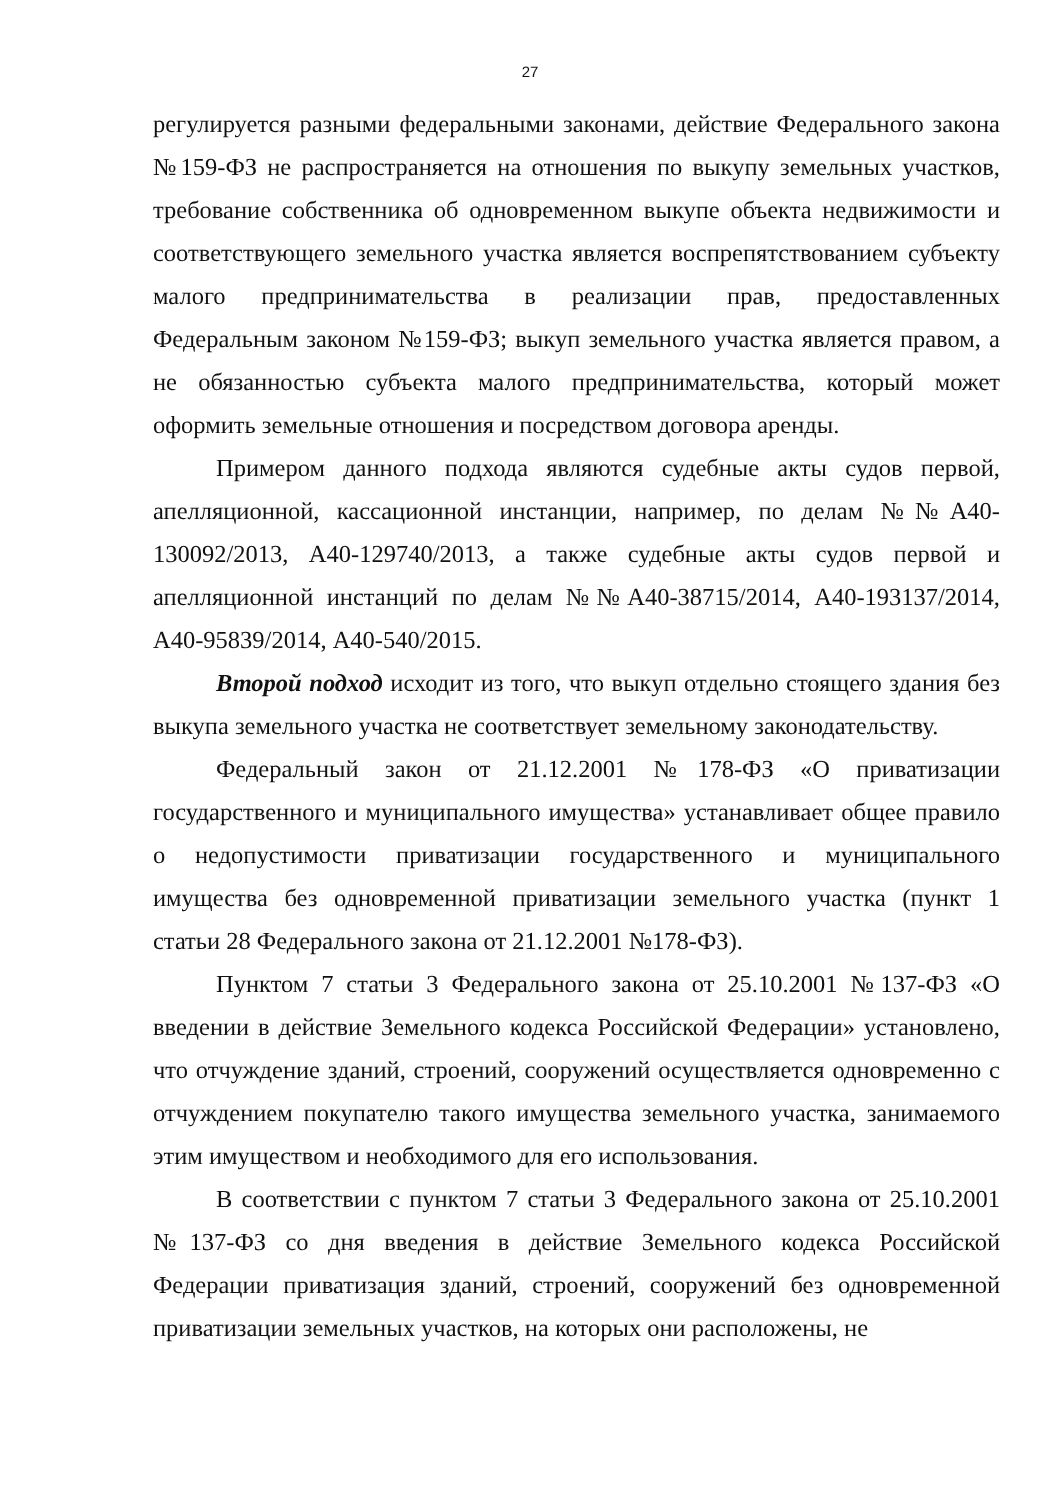27
регулируется разными федеральными законами, действие Федерального закона №159-ФЗ не распространяется на отношения по выкупу земельных участков, требование собственника об одновременном выкупе объекта недвижимости и соответствующего земельного участка является воспрепятствованием субъекту малого предпринимательства в реализации прав, предоставленных Федеральным законом №159-ФЗ; выкуп земельного участка является правом, а не обязанностью субъекта малого предпринимательства, который может оформить земельные отношения и посредством договора аренды.
Примером данного подхода являются судебные акты судов первой, апелляционной, кассационной инстанции, например, по делам №№А40-130092/2013, А40-129740/2013, а также судебные акты судов первой и апелляционной инстанций по делам №№А40-38715/2014, А40-193137/2014, А40-95839/2014, А40-540/2015.
Второй подход исходит из того, что выкуп отдельно стоящего здания без выкупа земельного участка не соответствует земельному законодательству.
Федеральный закон от 21.12.2001 №178-ФЗ «О приватизации государственного и муниципального имущества» устанавливает общее правило о недопустимости приватизации государственного и муниципального имущества без одновременной приватизации земельного участка (пункт 1 статьи 28 Федерального закона от 21.12.2001 №178-ФЗ).
Пунктом 7 статьи 3 Федерального закона от 25.10.2001 №137-ФЗ «О введении в действие Земельного кодекса Российской Федерации» установлено, что отчуждение зданий, строений, сооружений осуществляется одновременно с отчуждением покупателю такого имущества земельного участка, занимаемого этим имуществом и необходимого для его использования.
В соответствии с пунктом 7 статьи 3 Федерального закона от 25.10.2001 №137-ФЗ со дня введения в действие Земельного кодекса Российской Федерации приватизация зданий, строений, сооружений без одновременной приватизации земельных участков, на которых они расположены, не